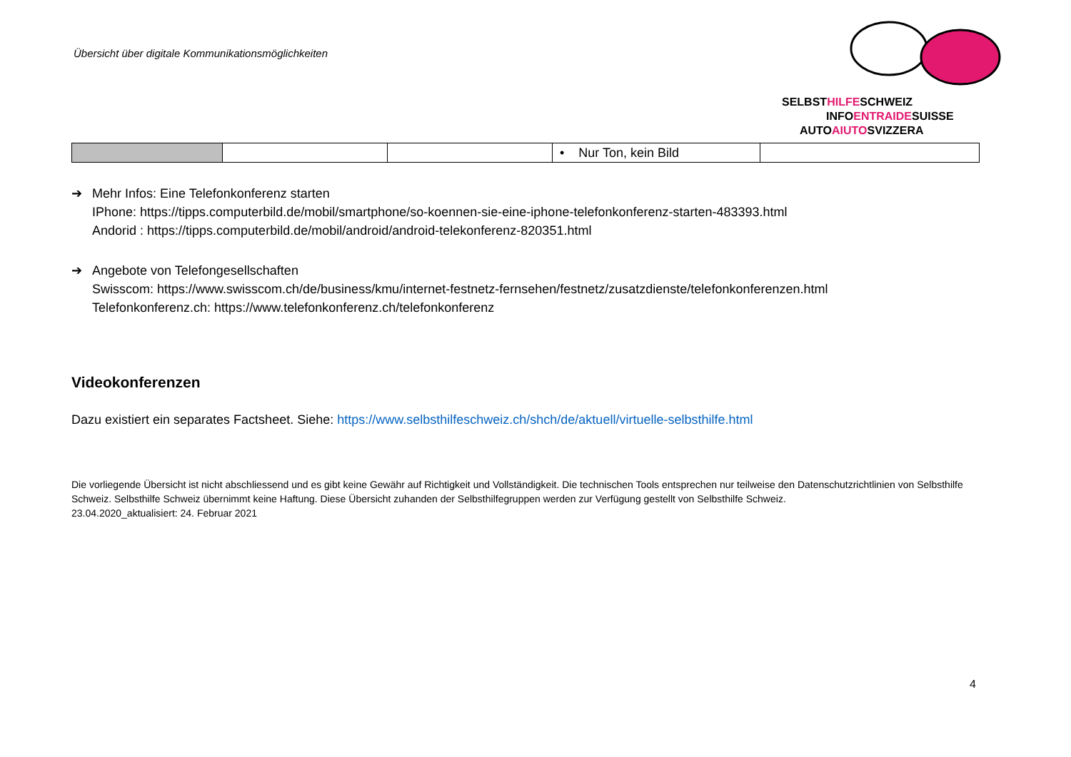Übersicht über digitale Kommunikationsmöglichkeiten
SELBSTHILFESCHWEIZ
INFOENTRAIDESUISSE
AUTOAIUTOSVIZZERA
| | | | • Nur Ton, kein Bild | |
➔ Mehr Infos: Eine Telefonkonferenz starten
IPhone: https://tipps.computerbild.de/mobil/smartphone/so-koennen-sie-eine-iphone-telefonkonferenz-starten-483393.html
Andorid : https://tipps.computerbild.de/mobil/android/android-telekonferenz-820351.html
➔ Angebote von Telefongesellschaften
Swisscom: https://www.swisscom.ch/de/business/kmu/internet-festnetz-fernsehen/festnetz/zusatzdienste/telefonkonferenzen.html
Telefonkonferenz.ch: https://www.telefonkonferenz.ch/telefonkonferenz
Videokonferenzen
Dazu existiert ein separates Factsheet. Siehe: https://www.selbsthilfeschweiz.ch/shch/de/aktuell/virtuelle-selbsthilfe.html
Die vorliegende Übersicht ist nicht abschliessend und es gibt keine Gewähr auf Richtigkeit und Vollständigkeit. Die technischen Tools entsprechen nur teilweise den Datenschutzrichtlinien von Selbsthilfe Schweiz. Selbsthilfe Schweiz übernimmt keine Haftung. Diese Übersicht zuhanden der Selbsthilfegruppen werden zur Verfügung gestellt von Selbsthilfe Schweiz.
23.04.2020_aktualisiert: 24. Februar 2021
4